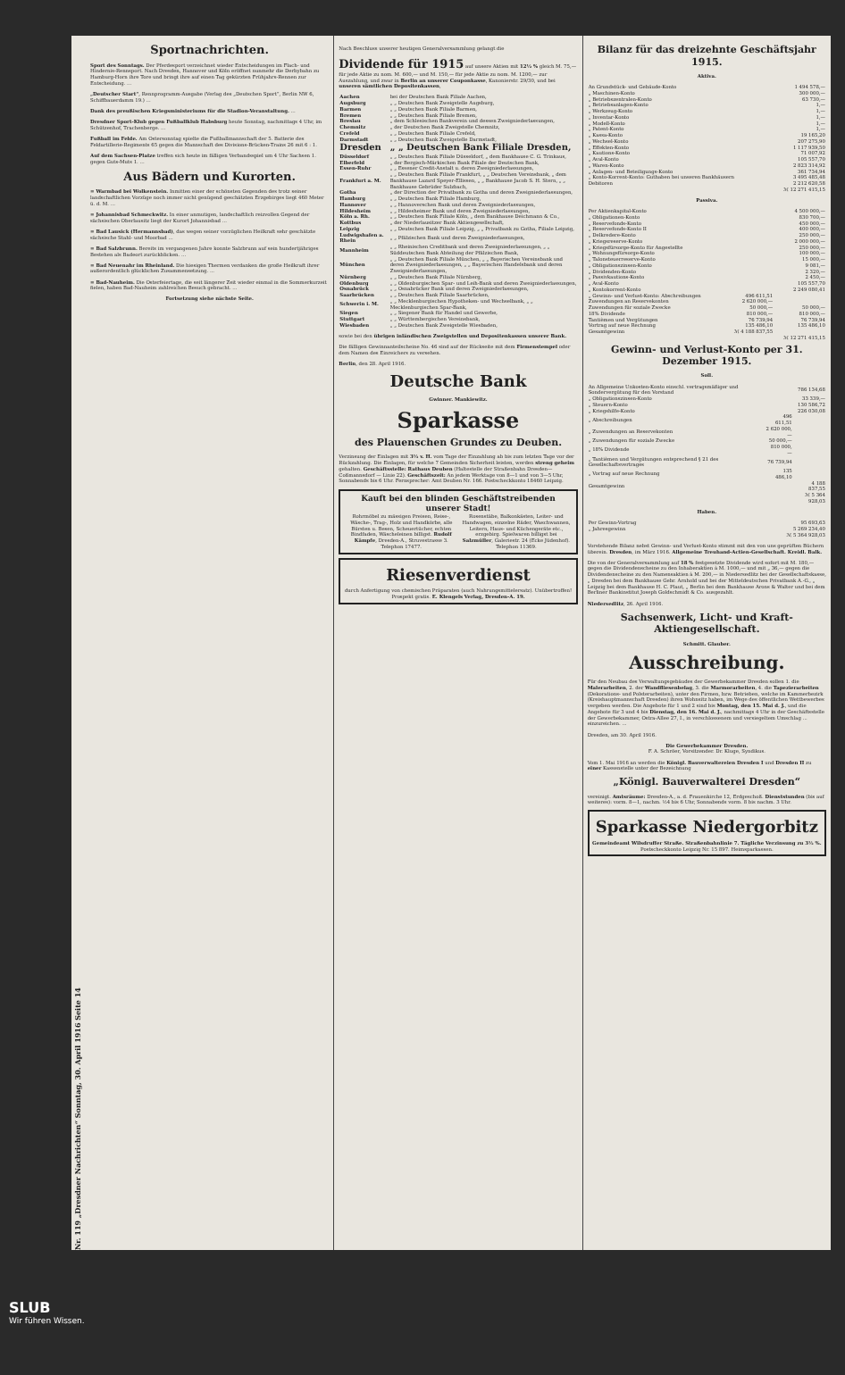Nr. 119 „Dresdner Nachrichten“ Sonntag, 30. April 1916 Seite 14
Sportnachrichten.
Sport des Sonntags. Der Pferdesport verzeichnet wieder Entscheidungen im Flach- und Hindernis-Rennsport. Nach Dresden, Hannover und Köln eröffnet nunmehr die Derbybahn zu Hamburg-Horn ihre Tore und bringt ihre auf einen Tag gekürzten Frühjahrs-Rennen zur Entscheidung. ...
„Deutscher Start“, Rennprogramm-Ausgabe (Verlag des „Deutschen Sport“, Berlin NW 6, Schiffbauerdamm 19.) ...
Dank des preußischen Kriegsministeriums für die Stadion-Veranstaltung. ...
Dresdner Sport-Klub gegen Fußballklub Habsburg heute Sonntag, nachmittags 4 Uhr, im Schützenhof, Trachenberge. ...
Fußball im Felde. Am Ostersonntag spielte die Fußballmannschaft der 5. Batterie des Feldartillerie-Regiments 65 gegen die Mannschaft des Divisions-Brücken-Trains 26 mit 6 : 1.
Auf dem Sachsen-Platze treffen sich heute im fälligen Verbandsspiel um 4 Uhr Sachsen 1. gegen Guts-Muts 1. ...
Aus Bädern und Kurorten.
= Warmbad bei Wolkenstein. Inmitten einer der schönsten Gegenden des trotz seiner landschaftlichen Vorzüge noch immer nicht genügend geschätzten Erzgebirges liegt 460 Meter ü. d. M. ...
= Johannisbad Schmeckwitz. In einer anmutigen, landschaftlich reizvollen Gegend der sächsischen Oberlausitz liegt der Kurort Johannisbad ...
= Bad Lausick (Hermannsbad), das wegen seiner vorzüglichen Heilkraft sehr geschätzte sächsische Stahl- und Moorbad ...
= Bad Salzbrunn. Bereits im vergangenen Jahre konnte Salzbrunn auf sein hundertjähriges Bestehen als Badeort zurückblicken. ...
= Bad Neuenahr im Rheinland. Die hiesigen Thermen verdanken die große Heilkraft ihrer außerordentlich glücklichen Zusammensetzung. ...
= Bad-Nauheim. Die Osterfeiertage, die seit längerer Zeit wieder einmal in die Sommerkurzeit fielen, haben Bad-Nauheim zahlreichen Besuch gebracht. ...
Fortsetzung siehe nächste Seite.
Nach Beschluss unserer heutigen Generalversammlung gelangt die
Dividende für 1915 auf unsere Aktien mit 12½ % gleich M. 75,— für jede Aktie zu nom. M. 600,— und M. 150,— für jede Aktie zu nom. M. 1200,— zur Auszahlung, und zwar in Berlin an unserer Couponkasse, Kanonierstr. 29/30, und bei unseren sämtlichen Depositenkassen,
| Aachen | bei der Deutschen Bank Filiale Aachen, |
| Augsburg | „ „ Deutschen Bank Zweigstelle Augsburg, |
| Barmen | „ „ Deutschen Bank Filiale Barmen, |
| Bremen | „ „ Deutschen Bank Filiale Bremen, |
| Breslau | „ dem Schlesischen Bankverein und dessen Zweigniederlassungen, |
| Chemnitz | „ der Deutschen Bank Zweigstelle Chemnitz, |
| Crefeld | „ „ Deutschen Bank Filiale Crefeld, |
| Darmstadt | „ „ Deutschen Bank Zweigstelle Darmstadt, |
| Dresden | „ „ Deutschen Bank Filiale Dresden, |
| Düsseldorf | „ „ Deutschen Bank Filiale Düsseldorf, „ dem Bankhause C. G. Trinkaus, |
| Elberfeld | „ der Bergisch-Märkischen Bank Filiale der Deutschen Bank, |
| Essen-Ruhr | „ „ Essener Credit-Anstalt u. deren Zweigniederlassungen, |
| Frankfurt a. M. | „ „ Deutschen Bank Filiale Frankfurt, „ „ Deutschen Vereinsbank, „ dem Bankhause Lazard Speyer-Ellissen, „ „ Bankhause Jacob S. H. Stern, „ „ Bankhause Gebrüder Sulzbach, |
| Gotha | „ der Direction der Privatbank zu Gotha und deren Zweigniederlassungen, |
| Hamburg | „ „ Deutschen Bank Filiale Hamburg, |
| Hannover | „ „ Hannoverschen Bank und deren Zweigniederlassungen, |
| Hildesheim | „ „ Hildesheimer Bank und deren Zweigniederlassungen, |
| Köln a. Rh. | „ „ Deutschen Bank Filiale Köln, „ dem Bankhause Deichmann & Co., |
| Kottbus | „ der Niederlausitzer Bank Aktiengesellschaft, |
| Leipzig | „ „ Deutschen Bank Filiale Leipzig, „ „ Privatbank zu Gotha, Filiale Leipzig, |
| Ludwigshafen a. Rhein | „ „ Pfälzischen Bank und deren Zweigniederlassungen, |
| Mannheim | „ „ Rheinischen Creditbank und deren Zweigniederlassungen, „ „ Süddeutschen Bank Abteilung der Pfälzischen Bank, |
| München | „ „ Deutschen Bank Filiale München, „ „ Bayerischen Vereinsbank und deren Zweigniederlassungen, „ „ Bayerischen Handelsbank und deren Zweigniederlassungen, |
| Nürnberg | „ „ Deutschen Bank Filiale Nürnberg, |
| Oldenburg | „ „ Oldenburgischen Spar- und Leih-Bank und deren Zweigniederlassungen, |
| Osnabrück | „ „ Osnabrücker Bank und deren Zweigniederlassungen, |
| Saarbrücken | „ „ Deutschen Bank Filiale Saarbrücken, |
| Schwerin i. M. | „ „ Mecklenburgischen Hypotheken- und Wechselbank, „ „ Mecklenburgischen Spar-Bank, |
| Siegen | „ „ Siegener Bank für Handel und Gewerbe, |
| Stuttgart | „ „ Württembergischen Vereinsbank, |
| Wiesbaden | „ „ Deutschen Bank Zweigstelle Wiesbaden, |
sowie bei den übrigen inländischen Zweigstellen und Depositenkassen unserer Bank.
Die fälligen Gewinnanteilscheine No. 46 sind auf der Rückseite mit dem Firmenstempel oder dem Namen des Einreichers zu versehen.
Berlin, den 28. April 1916.
Deutsche Bank
Gwinner. Mankiewitz.
Sparkasse
des Plauenschen Grundes zu Deuben.
Verzinsung der Einlagen mit 3½ v. H. vom Tage der Einzahlung ab bis zum letzten Tage vor der Rückzahlung. Die Einlagen, für welche 7 Gemeinden Sicherheit leisten, werden streng geheim gehalten. Geschäftsstelle: Rathaus Deuben (Haltestelle der Straßenbahn Dresden—Coßmannsdorf — Linie 22). Geschäftszeit: An jedem Werktage von 8—1 und von 3—5 Uhr, Sonnabends bis 6 Uhr. Fernsprecher: Amt Deuben Nr. 166. Postscheckkonto 18460 Leipzig.
Kauft bei den blinden Geschäftstreibenden unserer Stadt!
| Rohrmöbel zu mässigen Preisen, Reise-, Wäsche-, Trag-, Holz und Handkörbe, alle Bürsten u. Besen, Scheuertücher, echten Bindfaden, Wäscheleinen billigst. Rudolf Kämpfe , Dresden-A., Struvestrasse 3. Telephon 17477. | Rosenstäbe, Balkonkästen, Leiter- und Handwagen, einzelne Räder, Waschwannen, Leitern, Haus- und Küchengeräte etc., erzgebirg. Spielwaren billigst bei Salzmüller , Galeriestr. 24 (Ecke Jüdenhof). Telephon 11369. |
Riesenverdienst
durch Anfertigung von chemischen Präparaten (auch Nahrungsmittelersatz). Unübertroffen! Prospekt gratis. E. Klengels Verlag, Dresden-A. 19.
Bilanz für das dreizehnte Geschäftsjahr 1915.
Aktiva.
| An Grundstück- und Gebäude-Konto | | 1 494 578,— |
| „ Maschinen-Konto | | 300 000,— |
| „ Betriebszentralen-Konto | | 63 730,— |
| „ Betriebsanlagen-Konto | | 1,— |
| „ Werkzeug-Konto | | 1,— |
| „ Inventar-Konto | | 1,— |
| „ Modell-Konto | | 1,— |
| „ Patent-Konto | | 1,— |
| „ Kassa-Konto | | 19 165,20 |
| „ Wechsel-Konto | | 207 275,90 |
| „ Effekten-Konto | | 1 117 939,50 |
| „ Kautions-Konto | | 71 007,92 |
| „ Aval-Konto | | 105 557,70 |
| „ Waren-Konto | | 2 823 314,92 |
| „ Anlagen- und Beteiligungs-Konto | | 361 734,94 |
| „ Konto-Korrent-Konto: Guthaben bei unseren Bankhäusern | | 3 495 485,48 |
| Debitoren | | 2 212 620,58 |
| | | ℳ 12 271 415,15 |
Passiva.
| Per Aktienkapital-Konto | | 4 500 000,— |
| „ Obligationen-Konto | | 830 700,— |
| „ Reservefonds-Konto | | 450 000,— |
| „ Reservefonds-Konto II | | 400 000,— |
| „ Delkredere-Konto | | 250 000,— |
| „ Kriegsreserve-Konto | | 2 000 000,— |
| „ Kriegsfürsorge-Konto für Angestellte | | 250 000,— |
| „ Wohnungsfürsorge-Konto | | 100 000,— |
| „ Talonsteuerreserve-Konto | | 15 000,— |
| „ Obligationszinsen-Konto | | 9 081,— |
| „ Dividenden-Konto | | 2 320,— |
| „ Passivkautions-Konto | | 2 450,— |
| „ Aval-Konto | | 105 557,70 |
| „ Kontokorrent-Konto | | 2 249 080,41 |
| „ Gewinn- und Verlust-Konto: Abschreibungen | 496 611,51 | |
| Zuwendungen an Reservekonten | 2 620 000,— | |
| Zuwendungen für soziale Zwecke | 50 000,— | 50 000,— |
| 18% Dividende | 810 000,— | 810 000,— |
| Tantièmen und Vergütungen | 76 739,94 | 76 739,94 |
| Vortrag auf neue Rechnung | 135 486,10 | 135 486,10 |
| Gesamtgewinn | ℳ 4 188 837,55 | |
| | | ℳ 12 271 415,15 |
Gewinn- und Verlust-Konto per 31. Dezember 1915.
Soll.
| An Allgemeine Unkosten-Konto einschl. vertragsmäßiger und Sondervergütung für den Vorstand | | 786 134,68 |
| „ Obligationszinsen-Konto | | 33 339,— |
| „ Steuern-Konto | | 130 586,72 |
| „ Kriegshilfe-Konto | | 226 030,08 |
| „ Abschreibungen | 496 611,51 | |
| „ Zuwendungen an Reservekonten | 2 620 000,— | |
| „ Zuwendungen für soziale Zwecke | 50 000,— | |
| „ 18% Dividende | 810 000,— | |
| „ Tantièmen und Vergütungen entsprechend § 21 des Gesellschaftsvertrages | 76 739,94 | |
| „ Vortrag auf neue Rechnung | 135 486,10 | |
| Gesamtgewinn | | 4 188 837,55 |
| | | ℳ 5 364 928,03 |
Haben.
| Per Gewinn-Vortrag | 95 693,63 |
| „ Jahresgewinn | 5 269 234,40 |
| | ℳ 5 364 928,03 |
Vorstehende Bilanz nebst Gewinn- und Verlust-Konto stimmt mit den von uns geprüften Büchern überein. Dresden, im März 1916. Allgemeine Treuhand-Actien-Gesellschaft. Kreidl. Balk.
Die von der Generalversammlung auf 18 % festgesetzte Dividende wird sofort mit M. 180,— gegen die Dividendenscheine zu den Inhaberaktien à M. 1000,— und mit „ 36,— gegen die Dividendenscheine zu den Namensaktien à M. 200,— in Niedersedlitz bei der Gesellschaftskasse, „ Dresden bei dem Bankhause Gebr. Arnhold und bei der Mitteldeutschen Privatbank A.-G., „ Leipzig bei dem Bankhause H. C. Plaut, „ Berlin bei dem Bankhause Arons & Walter und bei dem Berliner Bankinstitut Joseph Goldschmidt & Co. ausgezahlt.
Niedersedlitz, 26. April 1916.
Sachsenwerk, Licht- und Kraft-Aktiengesellschaft.
Schmitt. Glauber.
Ausschreibung.
Für den Neubau des Verwaltungsgebäudes der Gewerbekammer Dresden sollen 1. die Malerarbeiten, 2. der Wandfliesenbelag, 3. die Marmorarbeiten, 4. die Tapezierarbeiten (Dekorations- und Polsterarbeiten), unter den Firmen, bzw. Betrieben, welche im Kammerbezirk (Kreishauptmannschaft Dresden) ihren Wohnsitz haben, im Wege des öffentlichen Wettbewerbes vergeben werden. Die Angebote für 1 und 2 sind bis Montag, den 15. Mai d. J., und die Angebote für 3 und 4 bis Dienstag, den 16. Mai d. J., nachmittags 4 Uhr in der Geschäftsstelle der Gewerbekammer, Ostra-Allee 27, I., in verschlossenem und versiegeltem Umschlag ... einzureichen. ...
Dresden, am 30. April 1916.
Die Gewerbekammer Dresden.
F. A. Schröer, Vorsitzender. Dr. Kluge, Syndikus.
Vom 1. Mai 1916 an werden die Königl. Bauverwaltereien Dresden I und Dresden II zu einer Kassenstelle unter der Bezeichnung
„Königl. Bauverwalterei Dresden“
vereinigt. Amtsräume: Dresden-A., a. d. Frauenkirche 12, Erdgeschoß. Dienststunden (bis auf weiteres): vorm. 8—1, nachm. ½4 bis 6 Uhr, Sonnabends vorm. 8 bis nachm. 3 Uhr.
Sparkasse Niedergorbitz
Gemeindeamt Wilsdruffer Straße. Straßenbahnlinie 7. Tägliche Verzinsung zu 3½ %.
Postscheckkonto Leipzig Nr. 15 897. Heimsparkassen.
SLUB
Wir führen Wissen.